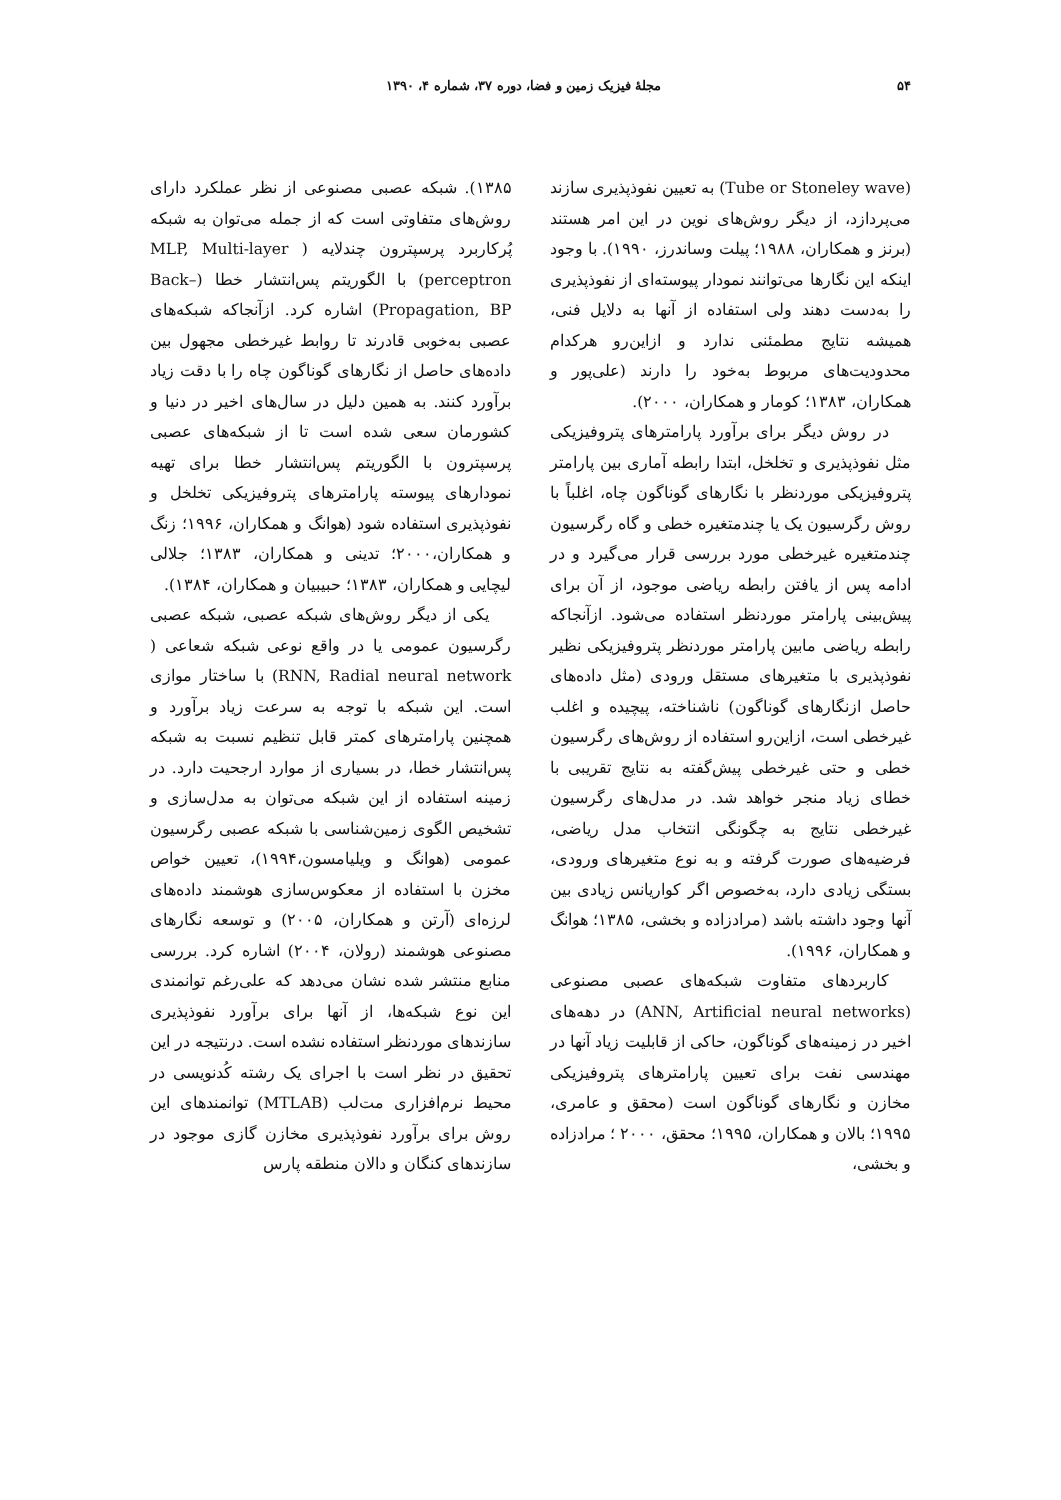۵۴ مجلهٔ فیزیک زمین و فضا، دوره ۳۷، شماره ۴، ۱۳۹۰
(Tube or Stoneley wave) به تعیین نفوذپذیری سازند می‌پردازد، از دیگر روش‌های نوین در این امر هستند (برنز و همکاران، ۱۹۸۸؛ پیلت وساندرز، ۱۹۹۰). با وجود اینکه این نگارها می‌توانند نمودار پیوسته‌ای از نفوذپذیری را به‌دست دهند ولی استفاده از آنها به دلایل فنی، همیشه نتایج مطمئنی ندارد و ازاین‌رو هرکدام محدودیت‌های مربوط به‌خود را دارند (علی‌پور و همکاران، ۱۳۸۳؛ کومار و همکاران، ۲۰۰۰).
در روش دیگر برای برآورد پارامترهای پتروفیزیکی مثل نفوذپذیری و تخلخل، ابتدا رابطه آماری بین پارامتر پتروفیزیکی موردنظر با نگارهای گوناگون چاه، اغلباً با روش رگرسیون یک یا چندمتغیره خطی و گاه رگرسیون چندمتغیره غیرخطی مورد بررسی قرار می‌گیرد و در ادامه پس از یافتن رابطه ریاضی موجود، از آن برای پیش‌بینی پارامتر موردنظر استفاده می‌شود. ازآنجاکه رابطه ریاضی مابین پارامتر موردنظر پتروفیزیکی نظیر نفوذپذیری با متغیرهای مستقل ورودی (مثل داده‌های حاصل ازنگارهای گوناگون) ناشناخته، پیچیده و اغلب غیرخطی است، ازاین‌رو استفاده از روش‌های رگرسیون خطی و حتی غیرخطی پیش‌گفته به نتایج تقریبی با خطای زیاد منجر خواهد شد. در مدل‌های رگرسیون غیرخطی نتایج به چگونگی انتخاب مدل ریاضی، فرضیه‌های صورت گرفته و به نوع متغیرهای ورودی، بستگی زیادی دارد، به‌خصوص اگر کواریانس زیادی بین آنها وجود داشته باشد (مرادزاده و بخشی، ۱۳۸۵؛ هوانگ و همکاران، ۱۹۹۶).
کاربردهای متفاوت شبکه‌های عصبی مصنوعی (ANN, Artificial neural networks) در دهه‌های اخیر در زمینه‌های گوناگون، حاکی از قابلیت زیاد آنها در مهندسی نفت برای تعیین پارامترهای پتروفیزیکی مخازن و نگارهای گوناگون است (محقق و عامری، ۱۹۹۵؛ بالان و همکاران، ۱۹۹۵؛ محقق، ۲۰۰۰ ؛ مرادزاده و بخشی،
۱۳۸۵). شبکه عصبی مصنوعی از نظر عملکرد دارای روش‌های متفاوتی است که از جمله می‌توان به شبکه پُرکاربرد پرسپترون چندلایه ( MLP, Multi-layer perceptron) با الگوریتم پس‌انتشار خطا (Back–Propagation, BP) اشاره کرد. ازآنجاکه شبکه‌های عصبی به‌خوبی قادرند تا روابط غیرخطی مجهول بین داده‌های حاصل از نگارهای گوناگون چاه را با دقت زیاد برآورد کنند. به همین دلیل در سال‌های اخیر در دنیا و کشورمان سعی شده است تا از شبکه‌های عصبی پرسپترون با الگوریتم پس‌انتشار خطا برای تهیه نمودارهای پیوسته پارامترهای پتروفیزیکی تخلخل و نفوذپذیری استفاده شود (هوانگ و همکاران، ۱۹۹۶؛ زنگ و همکاران،۲۰۰۰؛ تدینی و همکاران، ۱۳۸۳؛ جلالی لیچایی و همکاران، ۱۳۸۳؛ حبیبیان و همکاران، ۱۳۸۴).
یکی از دیگر روش‌های شبکه عصبی، شبکه عصبی رگرسیون عمومی یا در واقع نوعی شبکه شعاعی ( RNN, Radial neural network) با ساختار موازی است. این شبکه با توجه به سرعت زیاد برآورد و همچنین پارامترهای کمتر قابل تنظیم نسبت به شبکه پس‌انتشار خطا، در بسیاری از موارد ارجحیت دارد. در زمینه استفاده از این شبکه می‌توان به مدل‌سازی و تشخیص الگوی زمین‌شناسی با شبکه عصبی رگرسیون عمومی (هوانگ و ویلیامسون،۱۹۹۴)، تعیین خواص مخزن با استفاده از معکوس‌سازی هوشمند داده‌های لرزه‌ای (آرتن و همکاران، ۲۰۰۵) و توسعه نگارهای مصنوعی هوشمند (رولان، ۲۰۰۴) اشاره کرد. بررسی منابع منتشر شده نشان می‌دهد که علی‌رغم توانمندی این نوع شبکه‌ها، از آنها برای برآورد نفوذپذیری سازندهای موردنظر استفاده نشده است. درنتیجه در این تحقیق در نظر است با اجرای یک رشته کُدنویسی در محیط نرم‌افزاری مت‌لب (MTLAB) توانمندهای این روش برای برآورد نفوذپذیری مخازن گازی موجود در سازندهای کنگان و دالان منطقه پارس